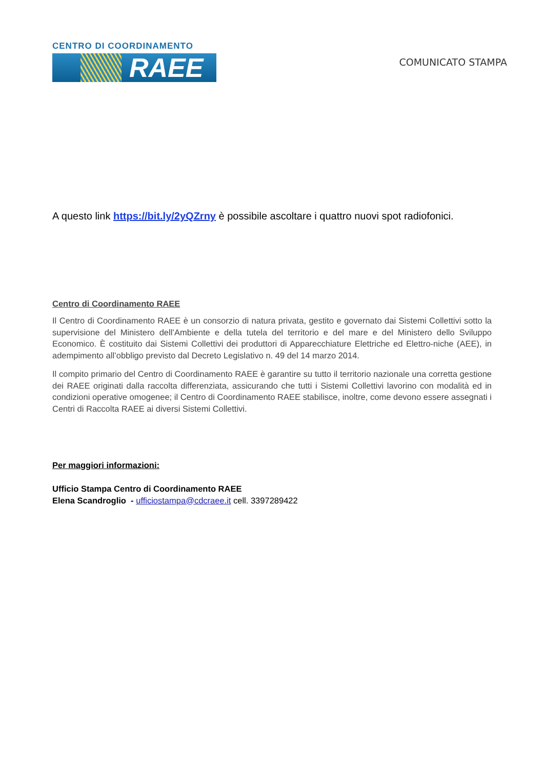CENTRO DI COORDINAMENTO
RAEE
COMUNICATO STAMPA
A questo link https://bit.ly/2yQZrny è possibile ascoltare i quattro nuovi spot radiofonici.
Centro di Coordinamento RAEE
Il Centro di Coordinamento RAEE è un consorzio di natura privata, gestito e governato dai Sistemi Collettivi sotto la supervisione del Ministero dell’Ambiente e della tutela del territorio e del mare e del Ministero dello Sviluppo Economico. È costituito dai Sistemi Collettivi dei produttori di Apparecchiature Elettriche ed Elettro-niche (AEE), in adempimento all’obbligo previsto dal Decreto Legislativo n. 49 del 14 marzo 2014.
Il compito primario del Centro di Coordinamento RAEE è garantire su tutto il territorio nazionale una corretta gestione dei RAEE originati dalla raccolta differenziata, assicurando che tutti i Sistemi Collettivi lavorino con modalità ed in condizioni operative omogenee; il Centro di Coordinamento RAEE stabilisce, inoltre, come devono essere assegnati i Centri di Raccolta RAEE ai diversi Sistemi Collettivi.
Per maggiori informazioni:
Ufficio Stampa Centro di Coordinamento RAEE
Elena Scandroglio - ufficiostampa@cdcraee.it cell. 3397289422